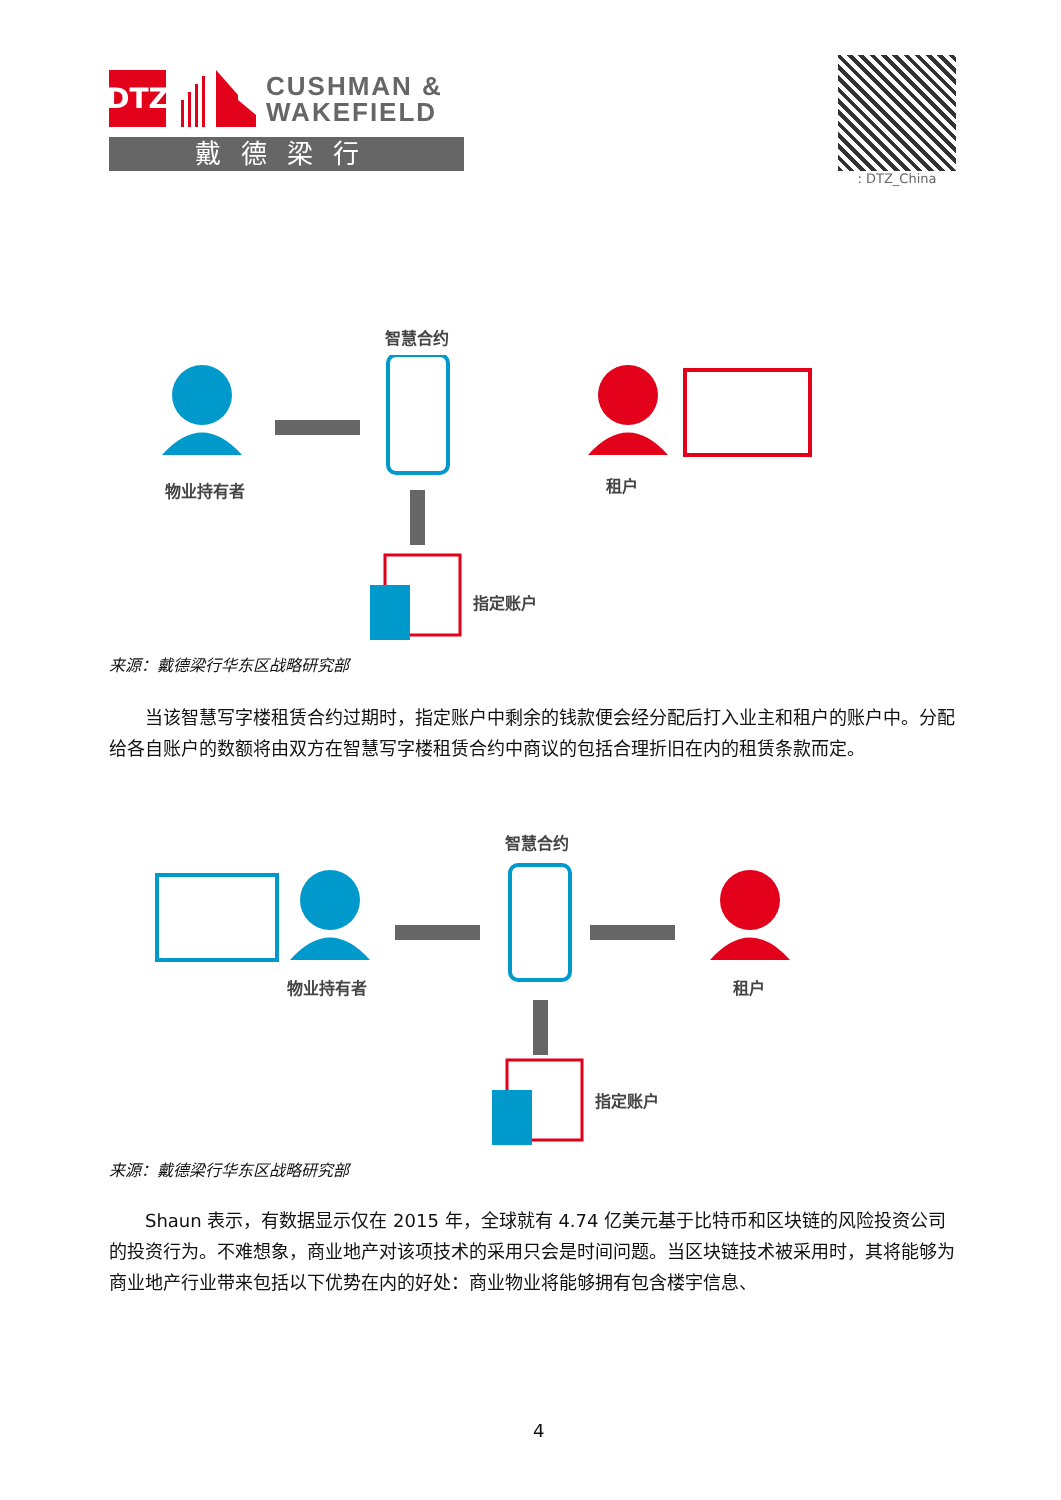DTZ
CUSHMAN &
WAKEFIELD
戴德梁行
: DTZ_China
智慧合约
物业持有者 租户
指定账户
来源：戴德梁行华东区战略研究部
　　当该智慧写字楼租赁合约过期时，指定账户中剩余的钱款便会经分配后打入业主和租户的账户中。分配给各自账户的数额将由双方在智慧写字楼租赁合约中商议的包括合理折旧在内的租赁条款而定。
智慧合约
物业持有者 租户
指定账户
来源：戴德梁行华东区战略研究部
　　Shaun 表示，有数据显示仅在 2015 年，全球就有 4.74 亿美元基于比特币和区块链的风险投资公司的投资行为。不难想象，商业地产对该项技术的采用只会是时间问题。当区块链技术被采用时，其将能够为商业地产行业带来包括以下优势在内的好处：商业物业将能够拥有包含楼宇信息、
4